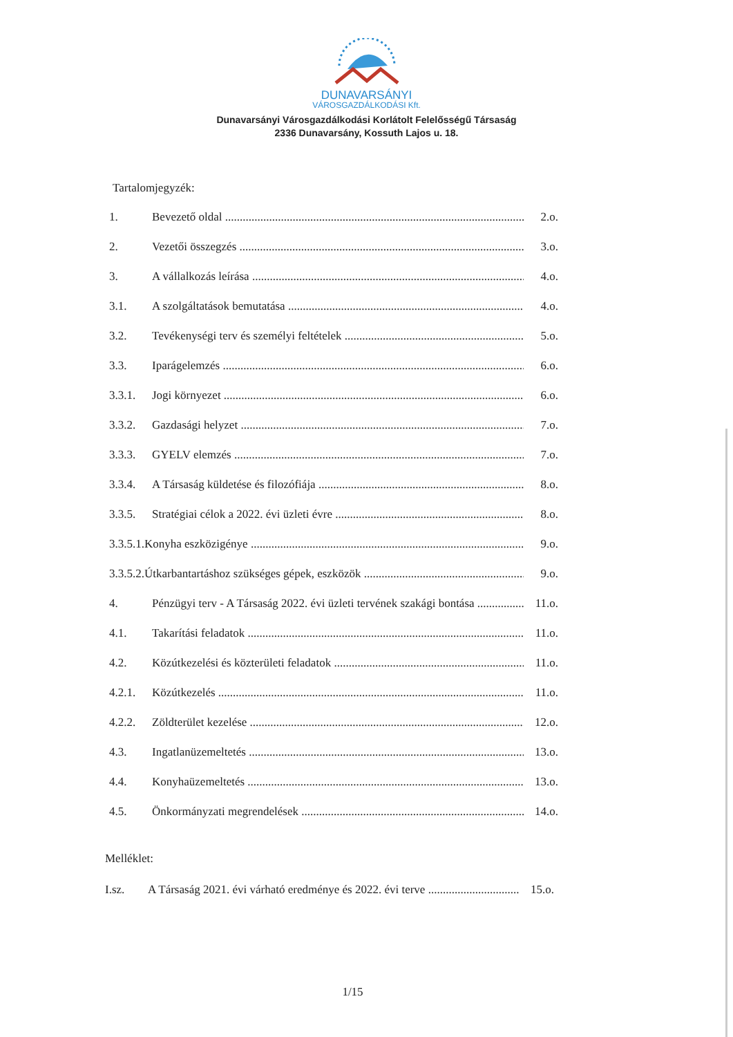DUNAVARSÁNYI
VÁROSGAZDÁLKODÁSI Kft.
Dunavarsányi Városgazdálkodási Korlátolt Felelősségű Társaság
2336 Dunavarsány, Kossuth Lajos u. 18.
Tartalomjegyzék:
1. Bevezető oldal 2.o.
2. Vezetői összegzés 3.o.
3. A vállalkozás leírása 4.o.
3.1. A szolgáltatások bemutatása 4.o.
3.2. Tevékenységi terv és személyi feltételek 5.o.
3.3. Iparágelemzés 6.o.
3.3.1. Jogi környezet 6.o.
3.3.2. Gazdasági helyzet 7.o.
3.3.3. GYELV elemzés 7.o.
3.3.4. A Társaság küldetése és filozófiája 8.o.
3.3.5. Stratégiai célok a 2022. évi üzleti évre 8.o.
3.3.5.1.Konyha eszközigénye 9.o.
3.3.5.2.Útkarbantartáshoz szükséges gépek, eszközök 9.o.
4. Pénzügyi terv - A Társaság 2022. évi üzleti tervének szakági bontása 11.o.
4.1. Takarítási feladatok 11.o.
4.2. Közútkezelési és közterületi feladatok 11.o.
4.2.1. Közútkezelés 11.o.
4.2.2. Zöldterület kezelése 12.o.
4.3. Ingatlanüzemeltetés 13.o.
4.4. Konyhaüzemeltetés 13.o.
4.5. Önkormányzati megrendelések 14.o.
Melléklet:
I.sz. A Társaság 2021. évi várható eredménye és 2022. évi terve 15.o.
1/15